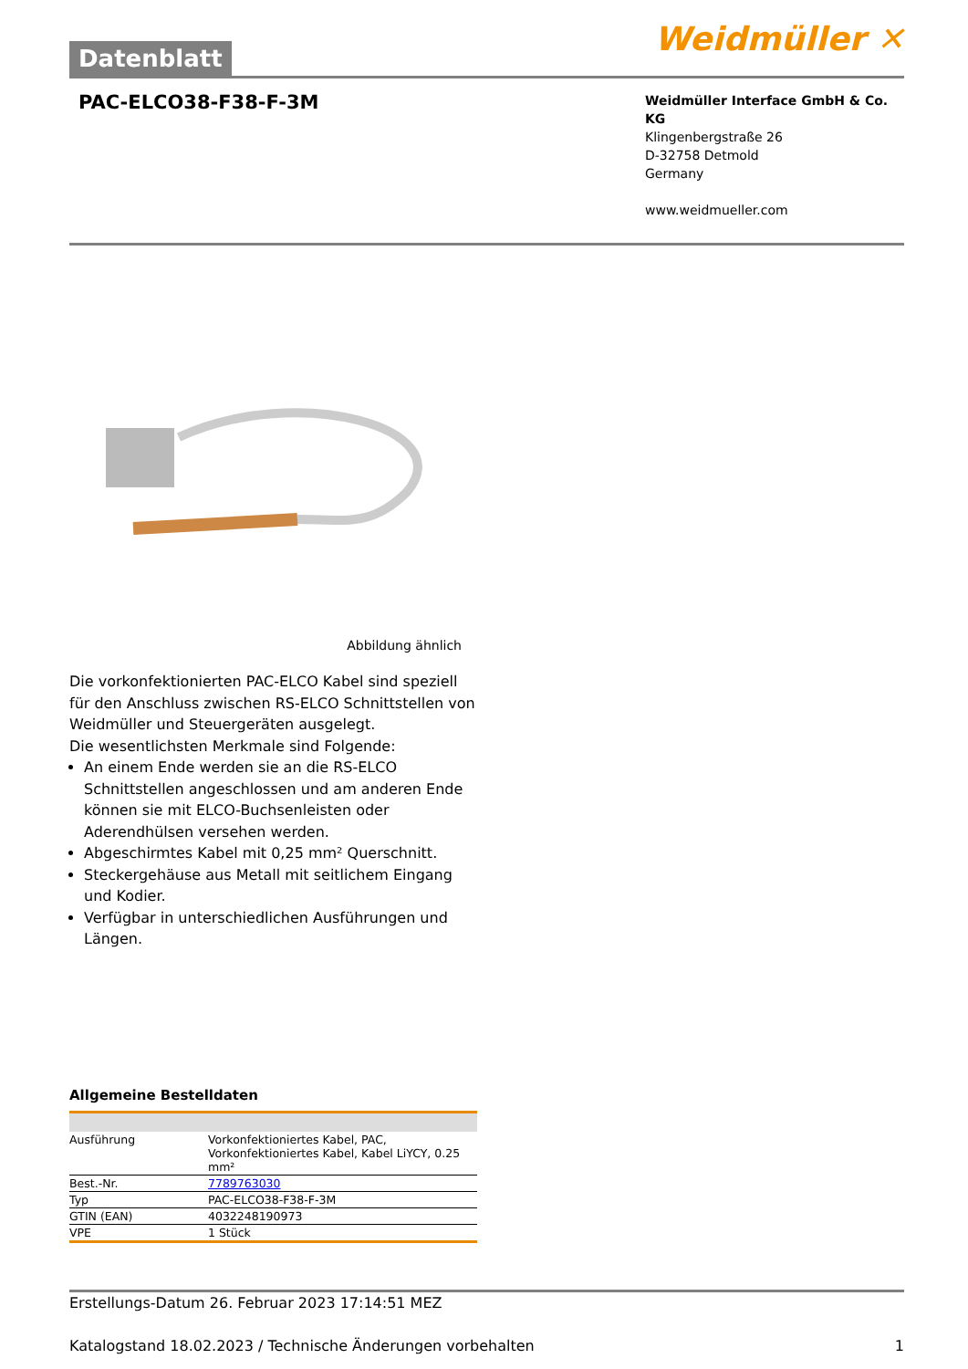Datenblatt
Weidmüller ✕
PAC-ELCO38-F38-F-3M
Weidmüller Interface GmbH & Co. KG
Klingenbergstraße 26
D-32758 Detmold
Germany
www.weidmueller.com
Abbildung ähnlich
Die vorkonfektionierten PAC-ELCO Kabel sind speziell für den Anschluss zwischen RS-ELCO Schnittstellen von Weidmüller und Steuergeräten ausgelegt.
Die wesentlichsten Merkmale sind Folgende:
An einem Ende werden sie an die RS-ELCO Schnittstellen angeschlossen und am anderen Ende können sie mit ELCO-Buchsenleisten oder Aderendhülsen versehen werden.
Abgeschirmtes Kabel mit 0,25 mm² Querschnitt.
Steckergehäuse aus Metall mit seitlichem Eingang und Kodier.
Verfügbar in unterschiedlichen Ausführungen und Längen.
Allgemeine Bestelldaten
| Ausführung | Vorkonfektioniertes Kabel, PAC, Vorkonfektioniertes Kabel, Kabel LiYCY, 0.25 mm² |
| Best.-Nr. | 7789763030 |
| Typ | PAC-ELCO38-F38-F-3M |
| GTIN (EAN) | 4032248190973 |
| VPE | 1 Stück |
Erstellungs-Datum 26. Februar 2023 17:14:51 MEZ
Katalogstand 18.02.2023 / Technische Änderungen vorbehalten 1